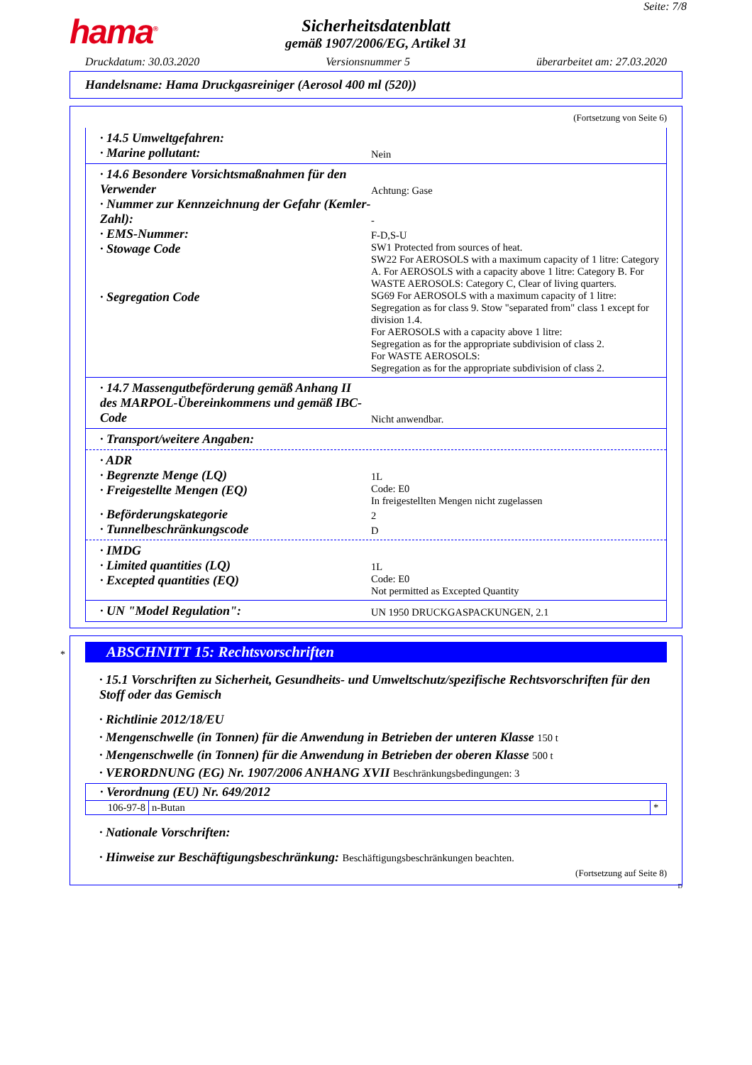Seite: 7/8
hama<sup>®</sup>
Sicherheitsdatenblatt
gemäß 1907/2006/EG, Artikel 31
Druckdatum: 30.03.2020 Versionsnummer 5 überarbeitet am: 27.03.2020
Handelsname: Hama Druckgasreiniger (Aerosol 400 ml (520))
(Fortsetzung von Seite 6)
· 14.5 Umweltgefahren:
· Marine pollutant:
Nein
· 14.6 Besondere Vorsichtsmaßnahmen für den Verwender
Achtung: Gase
· Nummer zur Kennzeichnung der Gefahr (Kemler-Zahl):
-
· EMS-Nummer:
F-D,S-U
· Stowage Code
SW1 Protected from sources of heat.
SW22 For AEROSOLS with a maximum capacity of 1 litre: Category A. For AEROSOLS with a capacity above 1 litre: Category B. For WASTE AEROSOLS: Category C, Clear of living quarters.
· Segregation Code
SG69 For AEROSOLS with a maximum capacity of 1 litre: Segregation as for class 9. Stow "separated from" class 1 except for division 1.4.
For AEROSOLS with a capacity above 1 litre:
Segregation as for the appropriate subdivision of class 2.
For WASTE AEROSOLS:
Segregation as for the appropriate subdivision of class 2.
· 14.7 Massengutbeförderung gemäß Anhang II des MARPOL-Übereinkommens und gemäß IBC-Code
Nicht anwendbar.
· Transport/weitere Angaben:
· ADR
· Begrenzte Menge (LQ)
1L
· Freigestellte Mengen (EQ)
Code: E0
In freigestellten Mengen nicht zugelassen
· Beförderungskategorie
2
· Tunnelbeschränkungscode
D
· IMDG
· Limited quantities (LQ)
1L
· Excepted quantities (EQ)
Code: E0
Not permitted as Excepted Quantity
· UN "Model Regulation":
UN 1950 DRUCKGASPACKUNGEN, 2.1
*
ABSCHNITT 15: Rechtsvorschriften
· 15.1 Vorschriften zu Sicherheit, Gesundheits- und Umweltschutz/spezifische Rechtsvorschriften für den Stoff oder das Gemisch
· Richtlinie 2012/18/EU
· Mengenschwelle (in Tonnen) für die Anwendung in Betrieben der unteren Klasse 150 t
· Mengenschwelle (in Tonnen) für die Anwendung in Betrieben der oberen Klasse 500 t
· VERORDNUNG (EG) Nr. 1907/2006 ANHANG XVII Beschränkungsbedingungen: 3
| · Verordnung (EU) Nr. 649/2012 | | |
| 106-97-8 | n-Butan | * |
· Nationale Vorschriften:
· Hinweise zur Beschäftigungsbeschränkung: Beschäftigungsbeschränkungen beachten.
(Fortsetzung auf Seite 8)
D